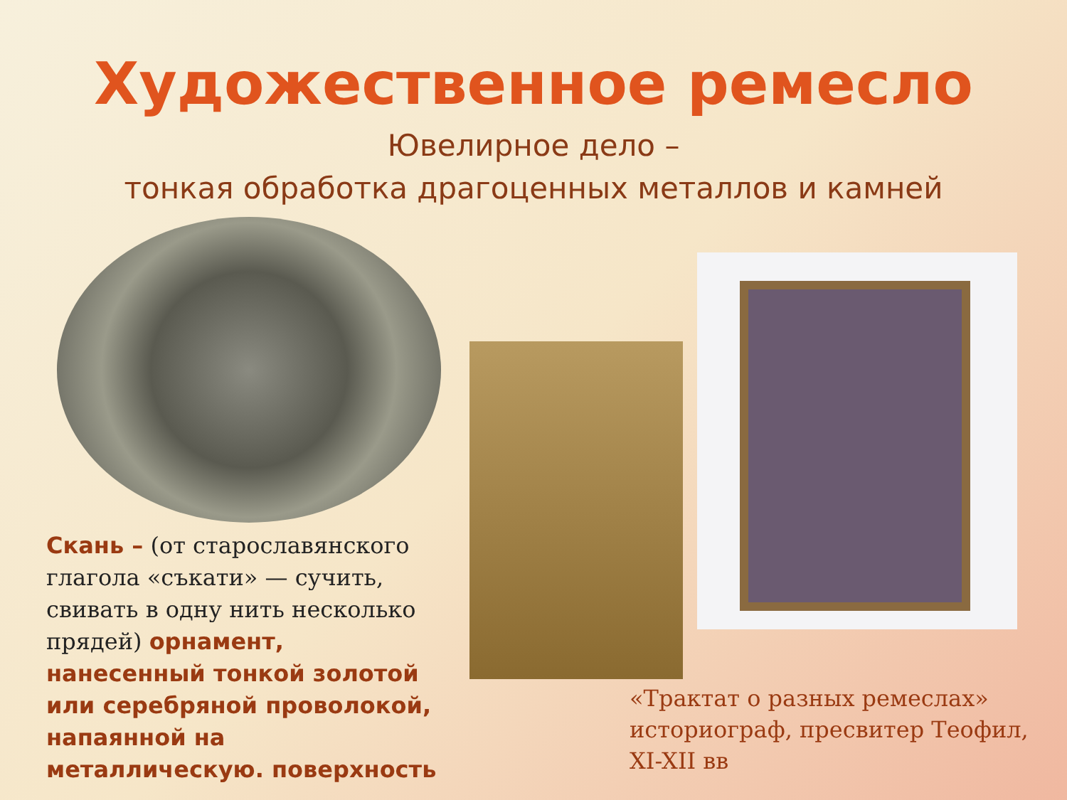Художественное ремесло
Ювелирное дело –
тонкая обработка драгоценных металлов и камней
Скань – (от старославянского глагола «съкати» — сучить, свивать в одну нить несколько прядей) орнамент, нанесенный тонкой золотой или серебряной проволокой, напаянной на металлическую. поверхность
«Трактат о разных ремеслах» историограф, пресвитер Теофил, XI-XII вв